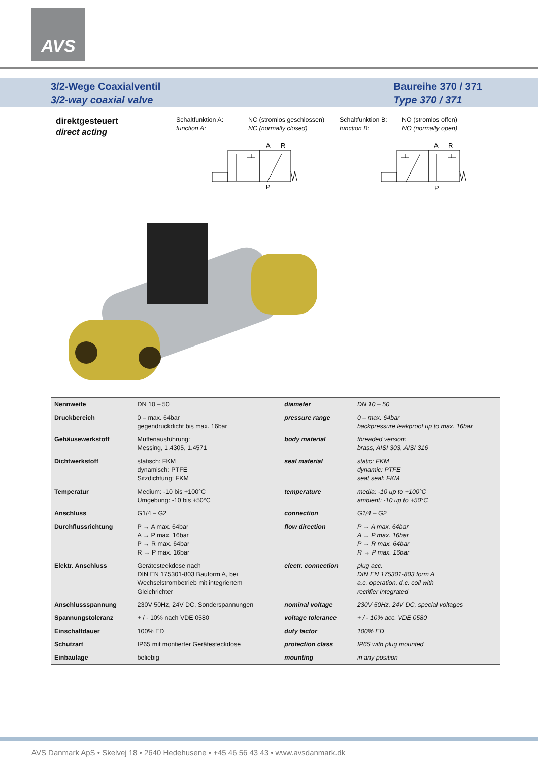AVS
3/2-Wege Coaxialventil
3/2-way coaxial valve
Baureihe 370 / 371
Type 370 / 371
direktgesteuert
direct acting
Schaltfunktion A:
function A:
NC (stromlos geschlossen)
NC (normally closed)
Schaltfunktion B:
function B:
NO (stromlos offen)
NO (normally open)
A
R
P
A
R
P
| Nennweite | DN 10 – 50 | diameter | DN 10 – 50 |
| Druckbereich | 0 – max. 64bar gegendruckdicht bis max. 16bar | pressure range | 0 – max. 64bar backpressure leakproof up to max. 16bar |
| Gehäusewerkstoff | Muffenausführung: Messing, 1.4305, 1.4571 | body material | threaded version: brass, AISI 303, AISI 316 |
| Dichtwerkstoff | statisch: FKM dynamisch: PTFE Sitzdichtung: FKM | seal material | static: FKM dynamic: PTFE seat seal: FKM |
| Temperatur | Medium: -10 bis +100°C Umgebung: -10 bis +50°C | temperature | media: -10 up to +100°C ambient: -10 up to +50°C |
| Anschluss | G1/4 – G2 | connection | G1/4 – G2 |
| Durchflussrichtung | P → A max. 64bar A → P max. 16bar P → R max. 64bar R → P max. 16bar | flow direction | P → A max. 64bar A → P max. 16bar P → R max. 64bar R → P max. 16bar |
| Elektr. Anschluss | Gerätesteckdose nach DIN EN 175301-803 Bauform A, bei Wechselstrombetrieb mit integriertem Gleichrichter | electr. connection | plug acc. DIN EN 175301-803 form A a.c. operation, d.c. coil with rectifier integrated |
| Anschlussspannung | 230V 50Hz, 24V DC, Sonderspannungen | nominal voltage | 230V 50Hz, 24V DC, special voltages |
| Spannungstoleranz | + / - 10% nach VDE 0580 | voltage tolerance | + / - 10% acc. VDE 0580 |
| Einschaltdauer | 100% ED | duty factor | 100% ED |
| Schutzart | IP65 mit montierter Gerätesteckdose | protection class | IP65 with plug mounted |
| Einbaulage | beliebig | mounting | in any position |
AVS Danmark ApS • Skelvej 18 • 2640 Hedehusene • +45 46 56 43 43 • www.avsdanmark.dk